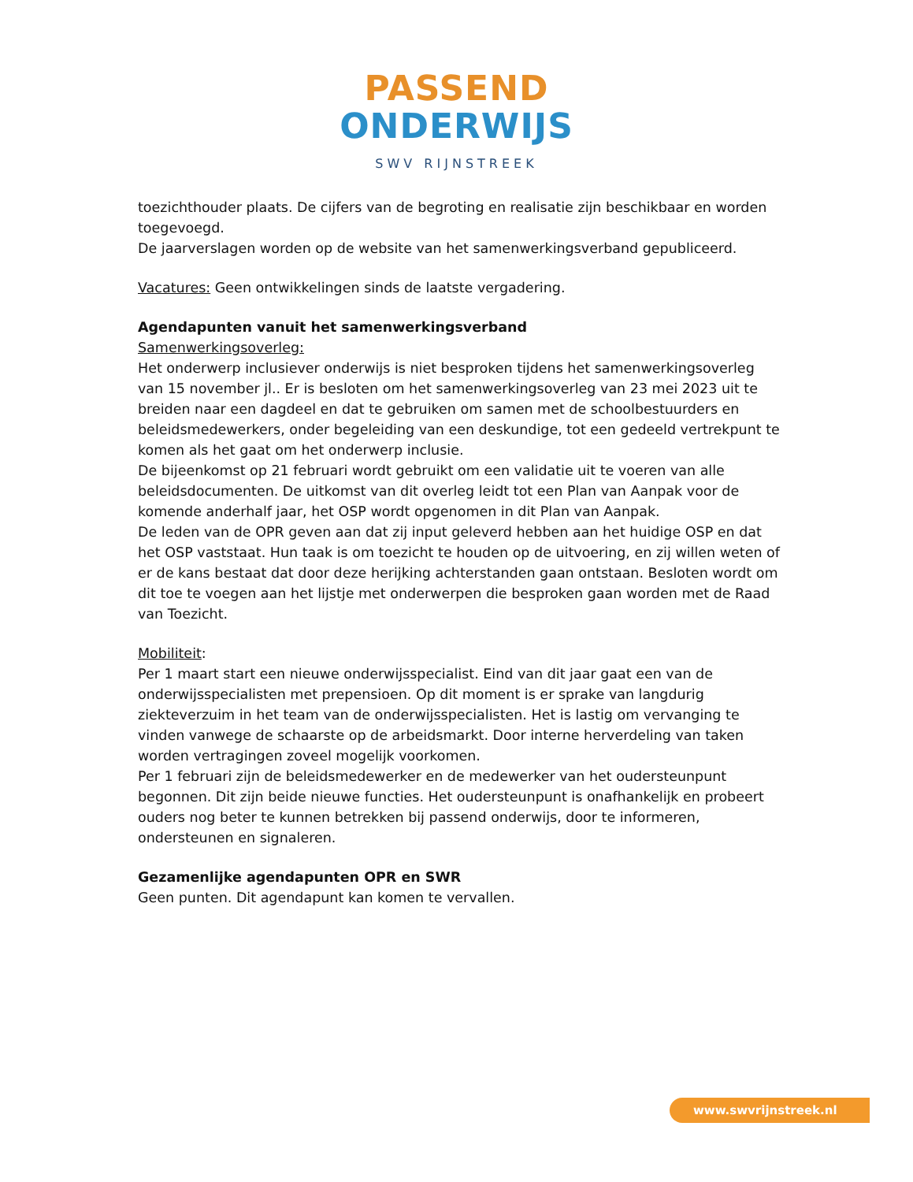PASSEND
ONDERWIJS
SWV RIJNSTREEK
toezichthouder plaats. De cijfers van de begroting en realisatie zijn beschikbaar en worden toegevoegd.
De jaarverslagen worden op de website van het samenwerkingsverband gepubliceerd.
Vacatures: Geen ontwikkelingen sinds de laatste vergadering.
Agendapunten vanuit het samenwerkingsverband
Samenwerkingsoverleg:
Het onderwerp inclusiever onderwijs is niet besproken tijdens het samenwerkingsoverleg van 15 november jl.. Er is besloten om het samenwerkingsoverleg van 23 mei 2023 uit te breiden naar een dagdeel en dat te gebruiken om samen met de schoolbestuurders en beleidsmedewerkers, onder begeleiding van een deskundige, tot een gedeeld vertrekpunt te komen als het gaat om het onderwerp inclusie.
De bijeenkomst op 21 februari wordt gebruikt om een validatie uit te voeren van alle beleidsdocumenten. De uitkomst van dit overleg leidt tot een Plan van Aanpak voor de komende anderhalf jaar, het OSP wordt opgenomen in dit Plan van Aanpak.
De leden van de OPR geven aan dat zij input geleverd hebben aan het huidige OSP en dat het OSP vaststaat. Hun taak is om toezicht te houden op de uitvoering, en zij willen weten of er de kans bestaat dat door deze herijking achterstanden gaan ontstaan. Besloten wordt om dit toe te voegen aan het lijstje met onderwerpen die besproken gaan worden met de Raad van Toezicht.
Mobiliteit:
Per 1 maart start een nieuwe onderwijsspecialist. Eind van dit jaar gaat een van de onderwijsspecialisten met prepensioen. Op dit moment is er sprake van langdurig ziekteverzuim in het team van de onderwijsspecialisten. Het is lastig om vervanging te vinden vanwege de schaarste op de arbeidsmarkt. Door interne herverdeling van taken worden vertragingen zoveel mogelijk voorkomen.
Per 1 februari zijn de beleidsmedewerker en de medewerker van het oudersteunpunt begonnen. Dit zijn beide nieuwe functies. Het oudersteunpunt is onafhankelijk en probeert ouders nog beter te kunnen betrekken bij passend onderwijs, door te informeren, ondersteunen en signaleren.
Gezamenlijke agendapunten OPR en SWR
Geen punten. Dit agendapunt kan komen te vervallen.
www.swvrijnstreek.nl